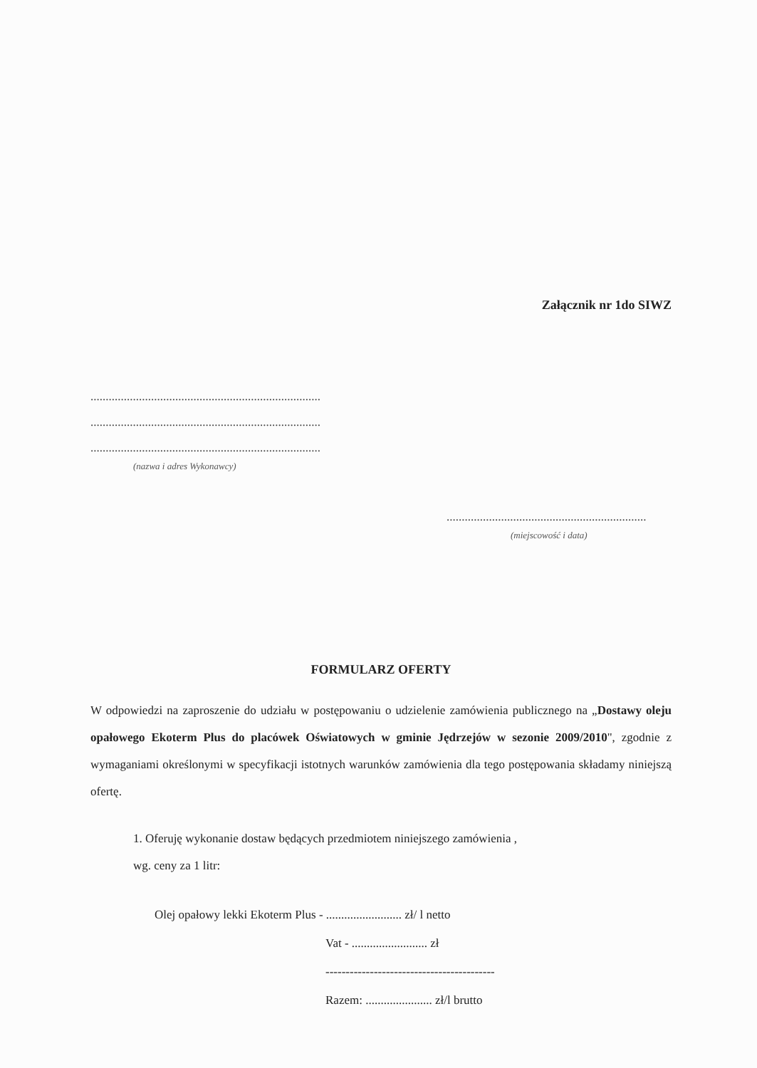Załącznik nr 1do SIWZ
............................................................................
............................................................................
............................................................................
(nazwa i adres Wykonawcy)
..................................................................
(miejscowość i data)
FORMULARZ OFERTY
W odpowiedzi na zaproszenie do udziału w postępowaniu o udzielenie zamówienia publicznego na „Dostawy oleju opałowego Ekoterm Plus do placówek Oświatowych w gminie Jędrzejów w sezonie 2009/2010", zgodnie z wymaganiami określonymi w specyfikacji istotnych warunków zamówienia dla tego postępowania składamy niniejszą ofertę.
1. Oferuję wykonanie dostaw będących przedmiotem niniejszego zamówienia ,
wg. ceny za 1 litr:
Olej opałowy lekki Ekoterm Plus - ......................... zł/ l netto
Vat - ......................... zł
------------------------------------------
Razem: ...................... zł/l brutto